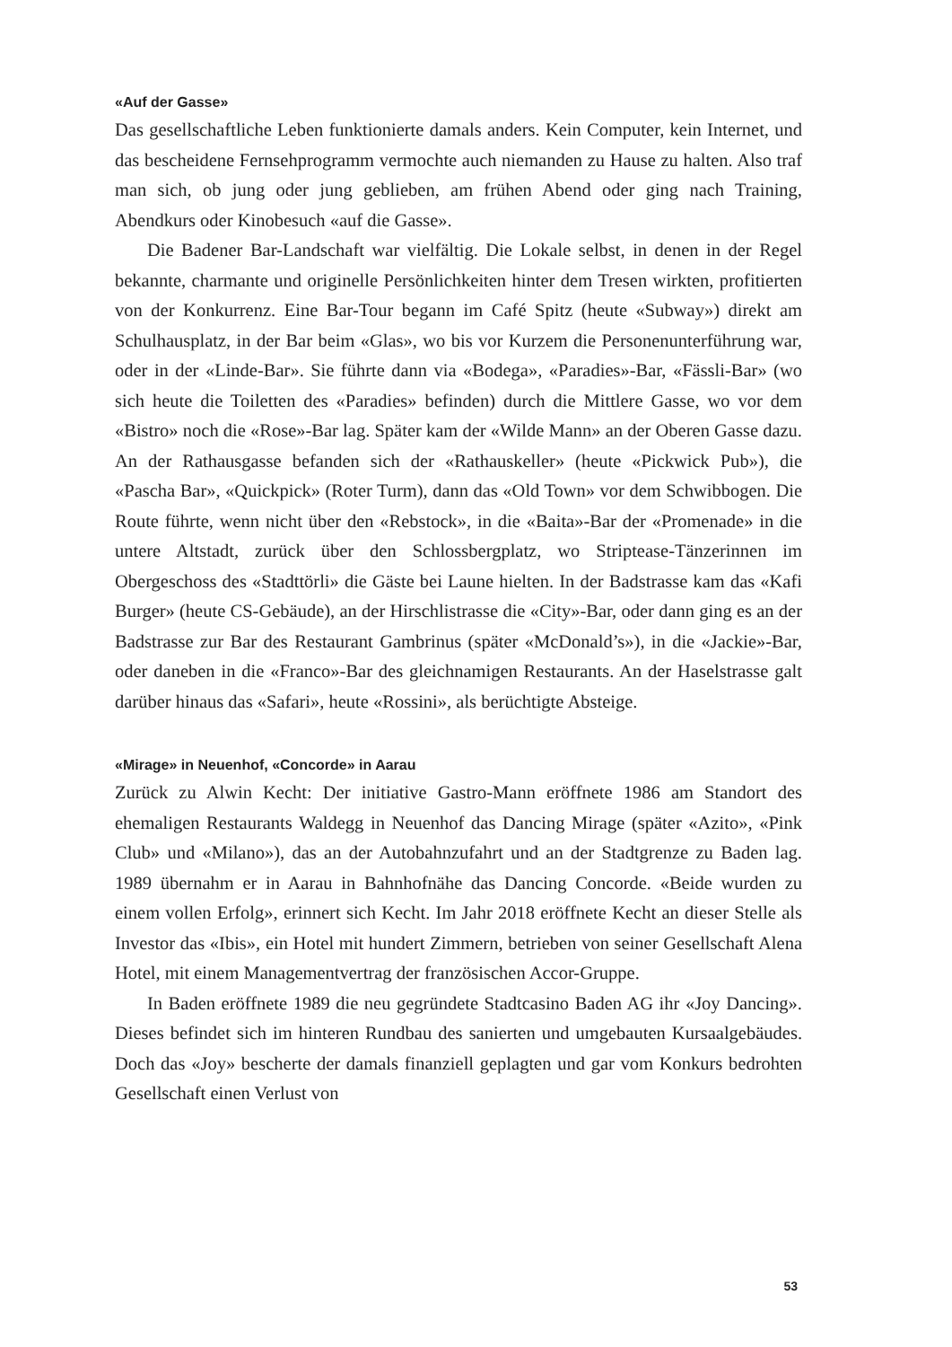«Auf der Gasse»
Das gesellschaftliche Leben funktionierte damals anders. Kein Computer, kein Internet, und das bescheidene Fernsehprogramm vermochte auch niemanden zu Hause zu halten. Also traf man sich, ob jung oder jung geblieben, am frühen Abend oder ging nach Training, Abendkurs oder Kinobesuch «auf die Gasse».
Die Badener Bar-Landschaft war vielfältig. Die Lokale selbst, in denen in der Regel bekannte, charmante und originelle Persönlichkeiten hinter dem Tresen wirkten, profitierten von der Konkurrenz. Eine Bar-Tour begann im Café Spitz (heute «Subway») direkt am Schulhausplatz, in der Bar beim «Glas», wo bis vor Kurzem die Personenunterführung war, oder in der «Linde-Bar». Sie führte dann via «Bodega», «Paradies»-Bar, «Fässli-Bar» (wo sich heute die Toiletten des «Paradies» befinden) durch die Mittlere Gasse, wo vor dem «Bistro» noch die «Rose»-Bar lag. Später kam der «Wilde Mann» an der Oberen Gasse dazu. An der Rathausgasse befanden sich der «Rathauskeller» (heute «Pickwick Pub»), die «Pascha Bar», «Quickpick» (Roter Turm), dann das «Old Town» vor dem Schwibbogen. Die Route führte, wenn nicht über den «Rebstock», in die «Baita»-Bar der «Promenade» in die untere Altstadt, zurück über den Schlossbergplatz, wo Striptease-Tänzerinnen im Obergeschoss des «Stadttörli» die Gäste bei Laune hielten. In der Badstrasse kam das «Kafi Burger» (heute CS-Gebäude), an der Hirschlistrasse die «City»-Bar, oder dann ging es an der Badstrasse zur Bar des Restaurant Gambrinus (später «McDonald’s»), in die «Jackie»-Bar, oder daneben in die «Franco»-Bar des gleichnamigen Restaurants. An der Haselstrasse galt darüber hinaus das «Safari», heute «Rossini», als berüchtigte Absteige.
«Mirage» in Neuenhof, «Concorde» in Aarau
Zurück zu Alwin Kecht: Der initiative Gastro-Mann eröffnete 1986 am Standort des ehemaligen Restaurants Waldegg in Neuenhof das Dancing Mirage (später «Azito», «Pink Club» und «Milano»), das an der Autobahnzufahrt und an der Stadtgrenze zu Baden lag. 1989 übernahm er in Aarau in Bahnhofnähe das Dancing Concorde. «Beide wurden zu einem vollen Erfolg», erinnert sich Kecht. Im Jahr 2018 eröffnete Kecht an dieser Stelle als Investor das «Ibis», ein Hotel mit hundert Zimmern, betrieben von seiner Gesellschaft Alena Hotel, mit einem Managementvertrag der französischen Accor-Gruppe.
In Baden eröffnete 1989 die neu gegründete Stadtcasino Baden AG ihr «Joy Dancing». Dieses befindet sich im hinteren Rundbau des sanierten und umgebauten Kursaalgebäudes. Doch das «Joy» bescherte der damals finanziell geplagten und gar vom Konkurs bedrohten Gesellschaft einen Verlust von
53